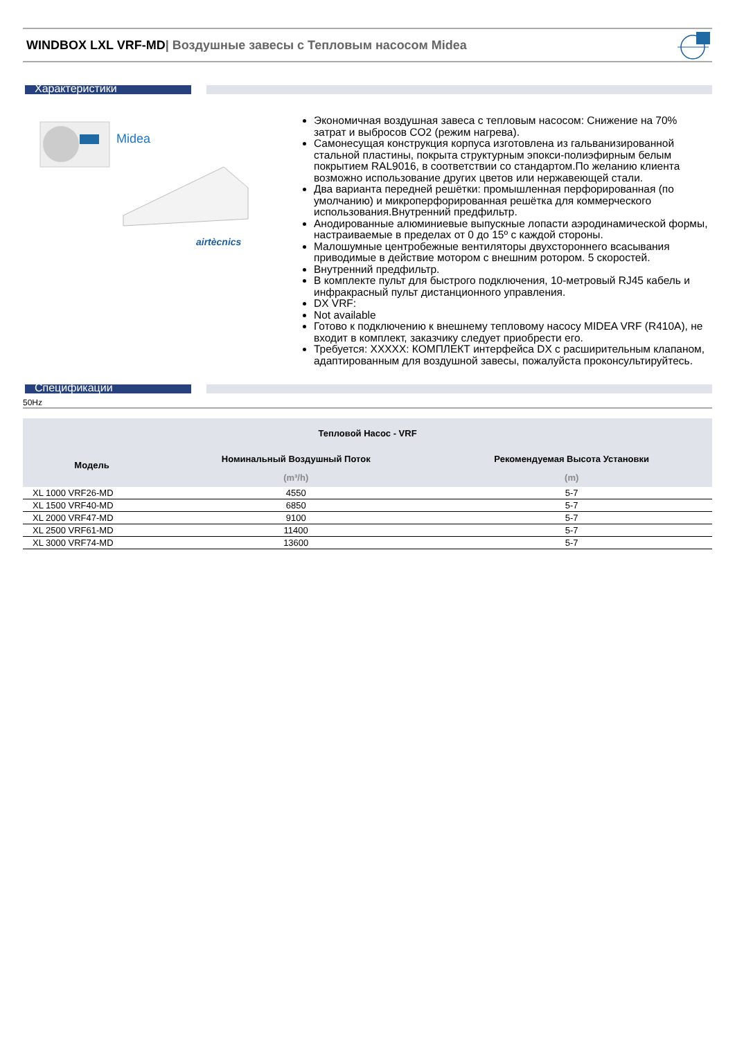WINDBOX LXL VRF-MD| Воздушные завесы с Тепловым насосом Midea
Характеристики
Midea
airtècnics
Экономичная воздушная завеса с тепловым насосом: Снижение на 70% затрат и выбросов CO2 (режим нагрева).
Самонесущая конструкция корпуса изготовлена из гальванизированной стальной пластины, покрыта структурным эпокси-полиэфирным белым покрытием RAL9016, в соответствии со стандартом.По желанию клиента возможно использование других цветов или нержавеющей стали.
Два варианта передней решётки: промышленная перфорированная (по умолчанию) и микроперфорированная решётка для коммерческого использования.Внутренний предфильтр.
Анодированные алюминиевые выпускные лопасти аэродинамической формы, настраиваемые в пределах от 0 до 15º с каждой стороны.
Малошумные центробежные вентиляторы двухстороннего всасывания приводимые в действие мотором с внешним ротором. 5 скоростей.
Внутренний предфильтр.
В комплекте пульт для быстрого подключения, 10-метровый RJ45 кабель и инфракрасный пульт дистанционного управления.
DX VRF:
Not available
Готово к подключению к внешнему тепловому насосу MIDEA VRF (R410A), не входит в комплект, заказчику следует приобрести его.
Требуется: XXXXX: КОМПЛЕКТ интерфейса DX с расширительным клапаном, адаптированным для воздушной завесы, пожалуйста проконсультируйтесь.
Спецификации
50Hz
| Тепловой Насос - VRF | | |
| --- | --- | --- |
| Модель | Номинальный Воздушный Поток | Рекомендуемая Высота Установки |
| | (m³/h) | (m) |
| XL 1000 VRF26-MD | 4550 | 5-7 |
| XL 1500 VRF40-MD | 6850 | 5-7 |
| XL 2000 VRF47-MD | 9100 | 5-7 |
| XL 2500 VRF61-MD | 11400 | 5-7 |
| XL 3000 VRF74-MD | 13600 | 5-7 |